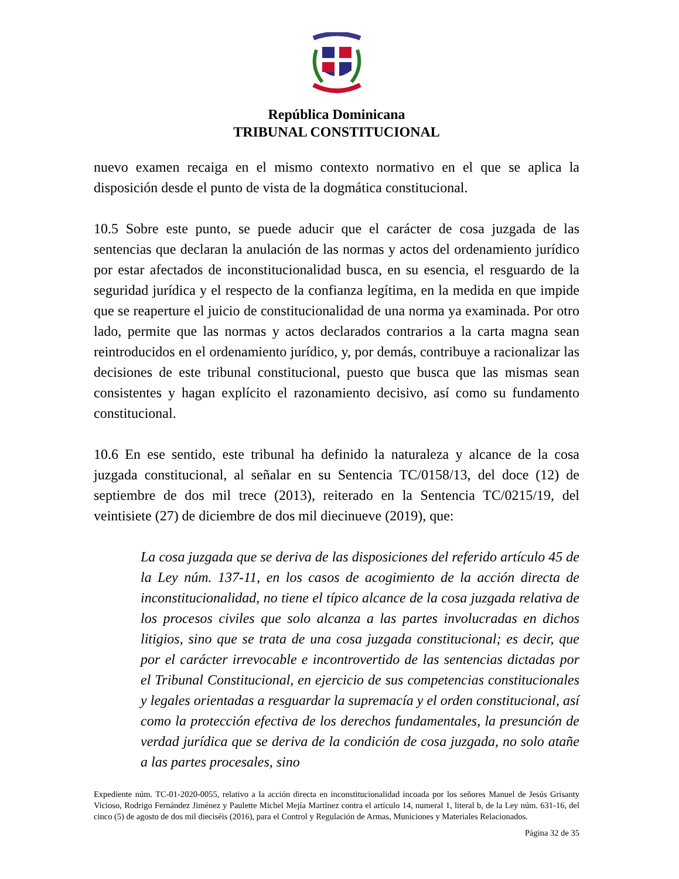República Dominicana
TRIBUNAL CONSTITUCIONAL
nuevo examen recaiga en el mismo contexto normativo en el que se aplica la disposición desde el punto de vista de la dogmática constitucional.
10.5 Sobre este punto, se puede aducir que el carácter de cosa juzgada de las sentencias que declaran la anulación de las normas y actos del ordenamiento jurídico por estar afectados de inconstitucionalidad busca, en su esencia, el resguardo de la seguridad jurídica y el respecto de la confianza legítima, en la medida en que impide que se reaperture el juicio de constitucionalidad de una norma ya examinada. Por otro lado, permite que las normas y actos declarados contrarios a la carta magna sean reintroducidos en el ordenamiento jurídico, y, por demás, contribuye a racionalizar las decisiones de este tribunal constitucional, puesto que busca que las mismas sean consistentes y hagan explícito el razonamiento decisivo, así como su fundamento constitucional.
10.6 En ese sentido, este tribunal ha definido la naturaleza y alcance de la cosa juzgada constitucional, al señalar en su Sentencia TC/0158/13, del doce (12) de septiembre de dos mil trece (2013), reiterado en la Sentencia TC/0215/19, del veintisiete (27) de diciembre de dos mil diecinueve (2019), que:
La cosa juzgada que se deriva de las disposiciones del referido artículo 45 de la Ley núm. 137-11, en los casos de acogimiento de la acción directa de inconstitucionalidad, no tiene el típico alcance de la cosa juzgada relativa de los procesos civiles que solo alcanza a las partes involucradas en dichos litigios, sino que se trata de una cosa juzgada constitucional; es decir, que por el carácter irrevocable e incontrovertido de las sentencias dictadas por el Tribunal Constitucional, en ejercicio de sus competencias constitucionales y legales orientadas a resguardar la supremacía y el orden constitucional, así como la protección efectiva de los derechos fundamentales, la presunción de verdad jurídica que se deriva de la condición de cosa juzgada, no solo atañe a las partes procesales, sino
Expediente núm. TC-01-2020-0055, relativo a la acción directa en inconstitucionalidad incoada por los señores Manuel de Jesús Grisanty Vicioso, Rodrigo Fernández Jiménez y Paulette Michel Mejía Martínez contra el artículo 14, numeral 1, literal b, de la Ley núm. 631-16, del cinco (5) de agosto de dos mil dieciséis (2016), para el Control y Regulación de Armas, Municiones y Materiales Relacionados.
Página 32 de 35